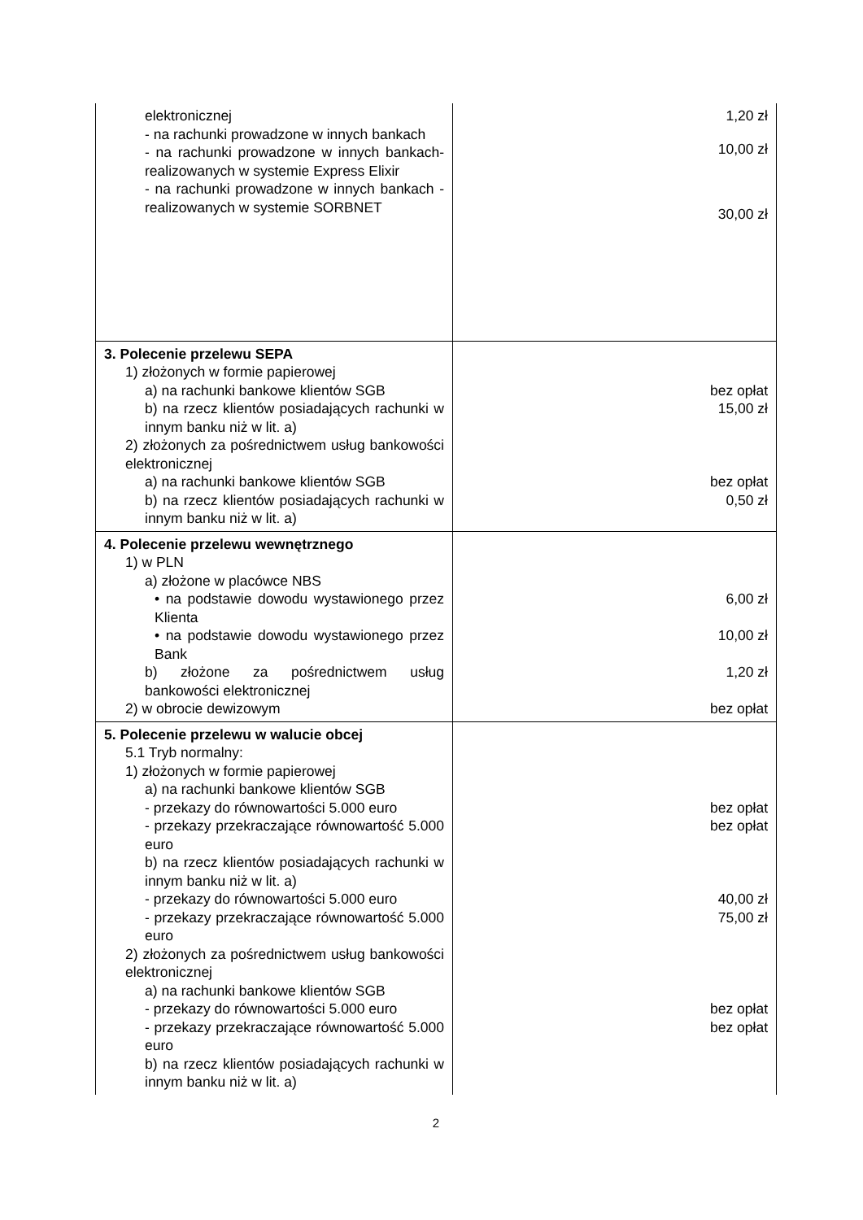| elektronicznej - na rachunki prowadzone w innych bankach - na rachunki prowadzone w innych bankach- realizowanych w systemie Express Elixir - na rachunki prowadzone w innych bankach - realizowanych w systemie SORBNET | 1,20 zł 10,00 zł 30,00 zł |
| 3. Polecenie przelewu SEPA 1) złożonych w formie papierowej a) na rachunki bankowe klientów SGB b) na rzecz klientów posiadających rachunki w innym banku niż w lit. a) 2) złożonych za pośrednictwem usług bankowości elektronicznej a) na rachunki bankowe klientów SGB b) na rzecz klientów posiadających rachunki w innym banku niż w lit. a) | bez opłat 15,00 zł bez opłat 0,50 zł |
| 4. Polecenie przelewu wewnętrznego 1) w PLN a) złożone w placówce NBS • na podstawie dowodu wystawionego przez Klienta • na podstawie dowodu wystawionego przez Bank b) złożone za pośrednictwem usług bankowości elektronicznej 2) w obrocie dewizowym | 6,00 zł 10,00 zł 1,20 zł bez opłat |
| 5. Polecenie przelewu w walucie obcej 5.1 Tryb normalny: 1) złożonych w formie papierowej a) na rachunki bankowe klientów SGB - przekazy do równowartości 5.000 euro - przekazy przekraczające równowartość 5.000 euro b) na rzecz klientów posiadających rachunki w innym banku niż w lit. a) - przekazy do równowartości 5.000 euro - przekazy przekraczające równowartość 5.000 euro 2) złożonych za pośrednictwem usług bankowości elektronicznej a) na rachunki bankowe klientów SGB - przekazy do równowartości 5.000 euro - przekazy przekraczające równowartość 5.000 euro b) na rzecz klientów posiadających rachunki w innym banku niż w lit. a) | bez opłat bez opłat 40,00 zł 75,00 zł bez opłat bez opłat |
2